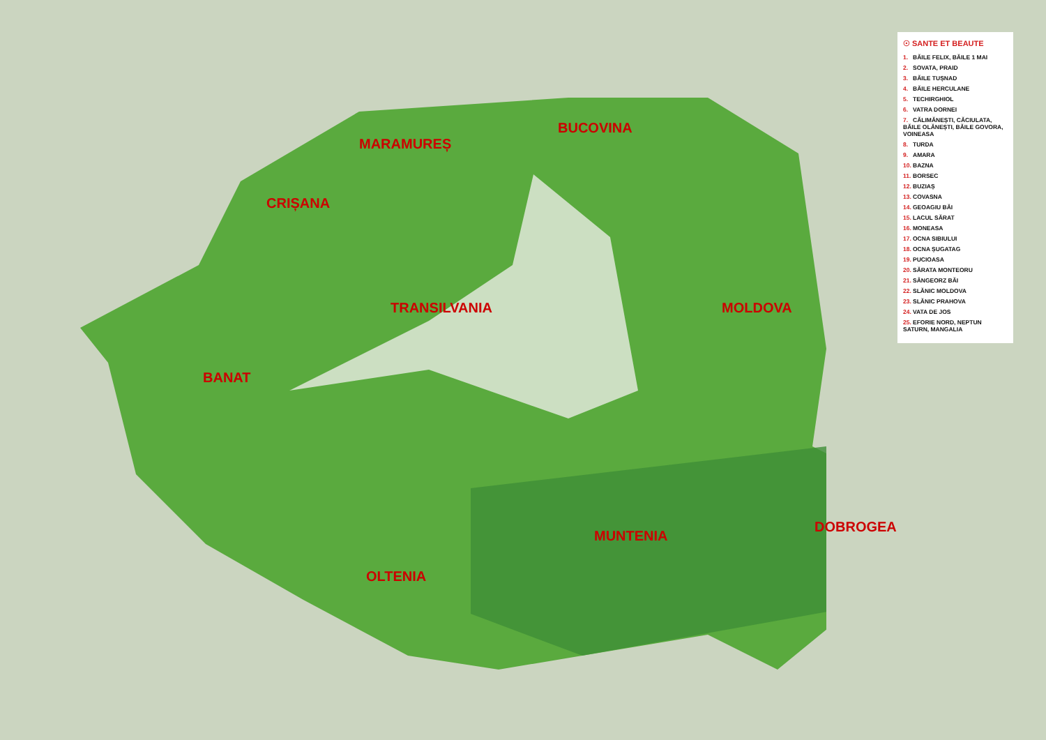MARAMUREȘ
BUCOVINA
CRIȘANA
TRANSILVANIA MOLDOVA
BANAT
OLTENIA
MUNTENIA
DOBROGEA
☉ SANTE ET BEAUTE
1. BĂILE FELIX, BĂILE 1 MAI
2. SOVATA, PRAID
3. BĂILE TUȘNAD
4. BĂILE HERCULANE
5. TECHIRGHIOL
6. VATRA DORNEI
7. CĂLIMĂNEȘTI, CĂCIULATA, BĂILE OLĂNEȘTI, BĂILE GOVORA, VOINEASA
8. TURDA
9. AMARA
10. BAZNA
11. BORSEC
12. BUZIAȘ
13. COVASNA
14. GEOAGIU BĂI
15. LACUL SĂRAT
16. MONEASA
17. OCNA SIBIULUI
18. OCNA ȘUGATAG
19. PUCIOASA
20. SĂRATA MONTEORU
21. SÂNGEORZ BĂI
22. SLĂNIC MOLDOVA
23. SLĂNIC PRAHOVA
24. VATA DE JOS
25. EFORIE NORD, NEPTUN SATURN, MANGALIA